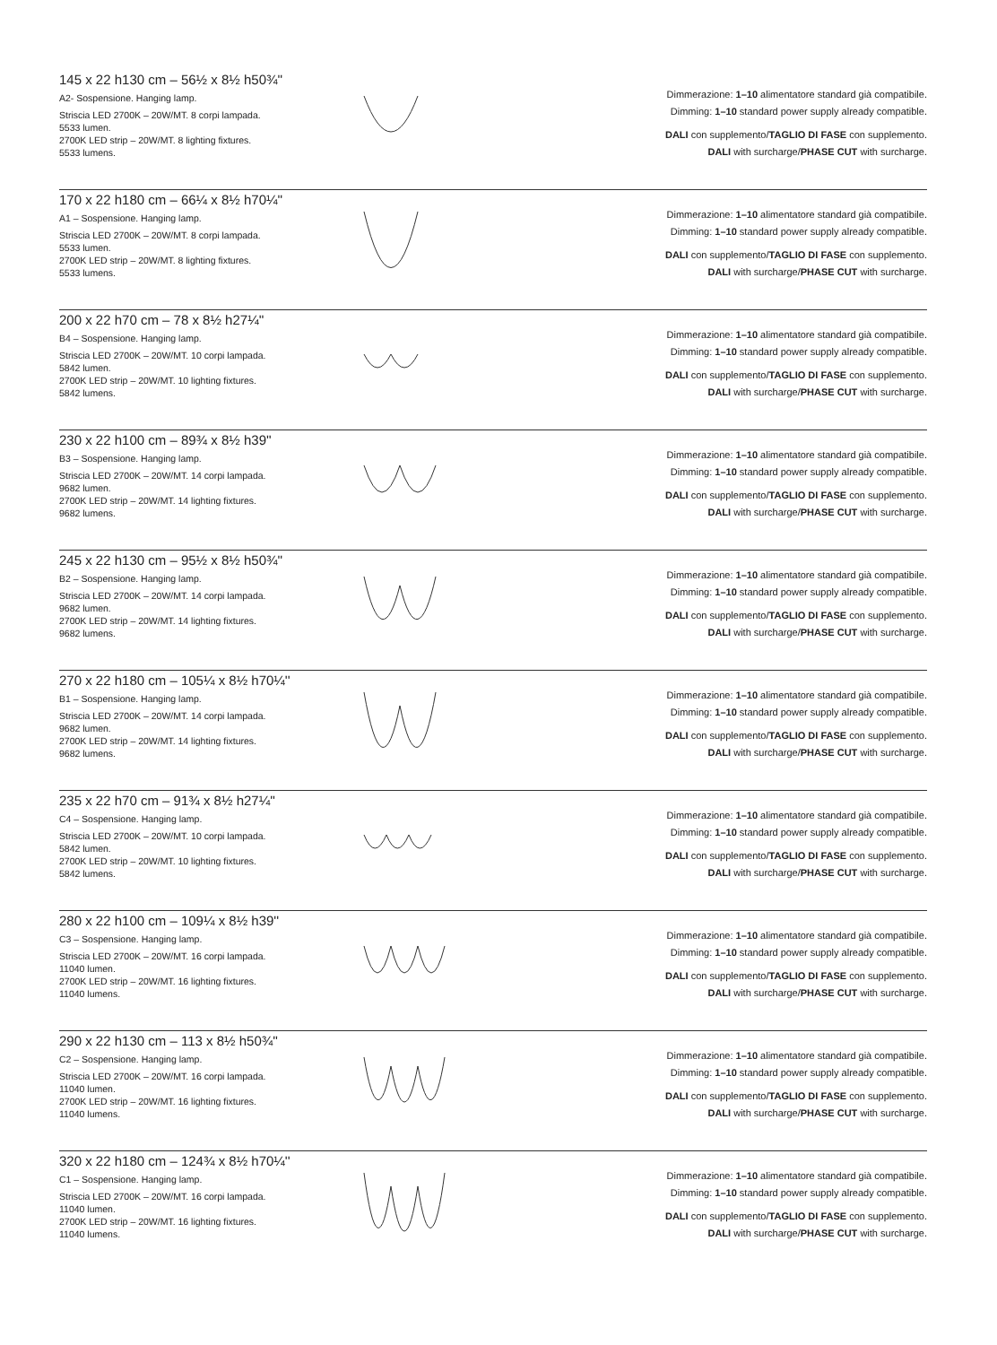145 x 22 h130 cm – 56½ x 8½ h50¾''
A2- Sospensione. Hanging lamp.
Striscia LED 2700K – 20W/MT. 8 corpi lampada.
5533 lumen.
2700K LED strip – 20W/MT. 8 lighting fixtures.
5533 lumens.
Dimmerazione: 1–10 alimentatore standard già compatibile.
Dimming: 1–10 standard power supply already compatible.
DALI con supplemento/TAGLIO DI FASE con supplemento.
DALI with surcharge/PHASE CUT with surcharge.
170 x 22 h180 cm – 66¼ x 8½ h70¼''
A1 – Sospensione. Hanging lamp.
Striscia LED 2700K – 20W/MT. 8 corpi lampada.
5533 lumen.
2700K LED strip – 20W/MT. 8 lighting fixtures.
5533 lumens.
Dimmerazione: 1–10 alimentatore standard già compatibile.
Dimming: 1–10 standard power supply already compatible.
DALI con supplemento/TAGLIO DI FASE con supplemento.
DALI with surcharge/PHASE CUT with surcharge.
200 x 22 h70 cm – 78 x 8½ h27¼''
B4 – Sospensione. Hanging lamp.
Striscia LED 2700K – 20W/MT. 10 corpi lampada.
5842 lumen.
2700K LED strip – 20W/MT. 10 lighting fixtures.
5842 lumens.
Dimmerazione: 1–10 alimentatore standard già compatibile.
Dimming: 1–10 standard power supply already compatible.
DALI con supplemento/TAGLIO DI FASE con supplemento.
DALI with surcharge/PHASE CUT with surcharge.
230 x 22 h100 cm – 89¾ x 8½ h39''
B3 – Sospensione. Hanging lamp.
Striscia LED 2700K – 20W/MT. 14 corpi lampada.
9682 lumen.
2700K LED strip – 20W/MT. 14 lighting fixtures.
9682 lumens.
Dimmerazione: 1–10 alimentatore standard già compatibile.
Dimming: 1–10 standard power supply already compatible.
DALI con supplemento/TAGLIO DI FASE con supplemento.
DALI with surcharge/PHASE CUT with surcharge.
245 x 22 h130 cm – 95½ x 8½ h50¾''
B2 – Sospensione. Hanging lamp.
Striscia LED 2700K – 20W/MT. 14 corpi lampada.
9682 lumen.
2700K LED strip – 20W/MT. 14 lighting fixtures.
9682 lumens.
Dimmerazione: 1–10 alimentatore standard già compatibile.
Dimming: 1–10 standard power supply already compatible.
DALI con supplemento/TAGLIO DI FASE con supplemento.
DALI with surcharge/PHASE CUT with surcharge.
270 x 22 h180 cm – 105¼ x 8½ h70¼''
B1 – Sospensione. Hanging lamp.
Striscia LED 2700K – 20W/MT. 14 corpi lampada.
9682 lumen.
2700K LED strip – 20W/MT. 14 lighting fixtures.
9682 lumens.
Dimmerazione: 1–10 alimentatore standard già compatibile.
Dimming: 1–10 standard power supply already compatible.
DALI con supplemento/TAGLIO DI FASE con supplemento.
DALI with surcharge/PHASE CUT with surcharge.
235 x 22 h70 cm – 91¾ x 8½ h27¼''
C4 – Sospensione. Hanging lamp.
Striscia LED 2700K – 20W/MT. 10 corpi lampada.
5842 lumen.
2700K LED strip – 20W/MT. 10 lighting fixtures.
5842 lumens.
Dimmerazione: 1–10 alimentatore standard già compatibile.
Dimming: 1–10 standard power supply already compatible.
DALI con supplemento/TAGLIO DI FASE con supplemento.
DALI with surcharge/PHASE CUT with surcharge.
280 x 22 h100 cm – 109¼ x 8½ h39''
C3 – Sospensione. Hanging lamp.
Striscia LED 2700K – 20W/MT. 16 corpi lampada.
11040 lumen.
2700K LED strip – 20W/MT. 16 lighting fixtures.
11040 lumens.
Dimmerazione: 1–10 alimentatore standard già compatibile.
Dimming: 1–10 standard power supply already compatible.
DALI con supplemento/TAGLIO DI FASE con supplemento.
DALI with surcharge/PHASE CUT with surcharge.
290 x 22 h130 cm – 113 x 8½ h50¾''
C2 – Sospensione. Hanging lamp.
Striscia LED 2700K – 20W/MT. 16 corpi lampada.
11040 lumen.
2700K LED strip – 20W/MT. 16 lighting fixtures.
11040 lumens.
Dimmerazione: 1–10 alimentatore standard già compatibile.
Dimming: 1–10 standard power supply already compatible.
DALI con supplemento/TAGLIO DI FASE con supplemento.
DALI with surcharge/PHASE CUT with surcharge.
320 x 22 h180 cm – 124¾ x 8½ h70¼''
C1 – Sospensione. Hanging lamp.
Striscia LED 2700K – 20W/MT. 16 corpi lampada.
11040 lumen.
2700K LED strip – 20W/MT. 16 lighting fixtures.
11040 lumens.
Dimmerazione: 1–10 alimentatore standard già compatibile.
Dimming: 1–10 standard power supply already compatible.
DALI con supplemento/TAGLIO DI FASE con supplemento.
DALI with surcharge/PHASE CUT with surcharge.